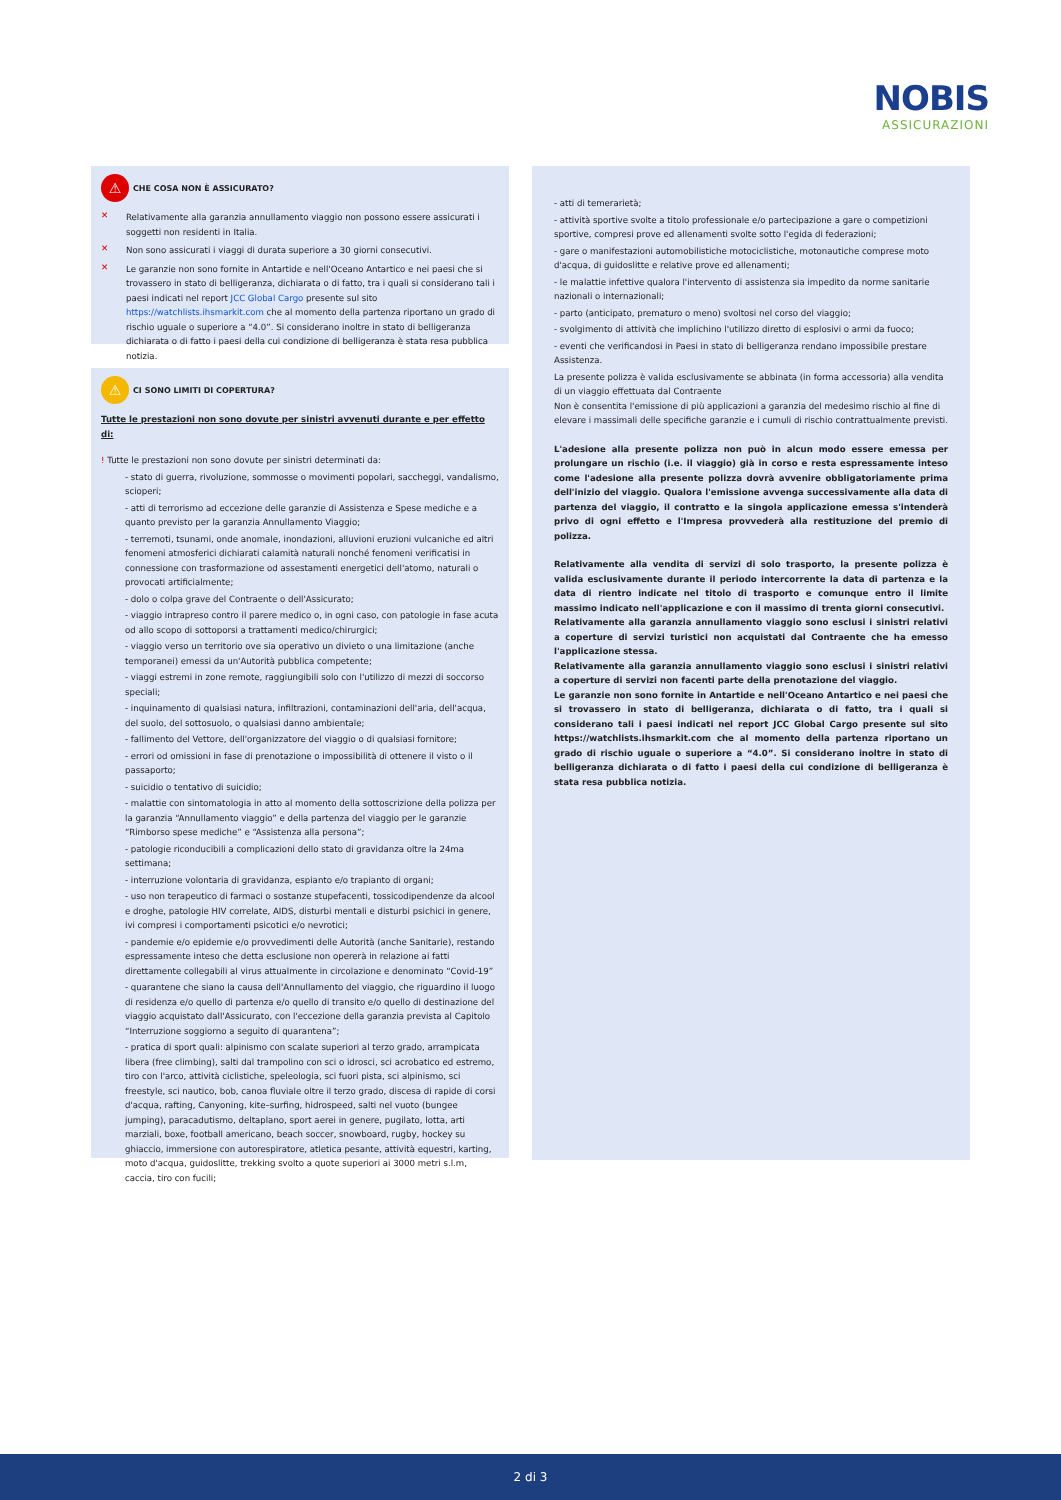NOBIS
ASSICURAZIONI
⚠ CHE COSA NON È ASSICURATO?
✕
Relativamente alla garanzia annullamento viaggio non possono essere assicurati i soggetti non residenti in Italia.
✕
Non sono assicurati i viaggi di durata superiore a 30 giorni consecutivi.
✕
Le garanzie non sono fornite in Antartide e nell'Oceano Antartico e nei paesi che si trovassero in stato di belligeranza, dichiarata o di fatto, tra i quali si considerano tali i paesi indicati nel report JCC Global Cargo presente sul sito https://watchlists.ihsmarkit.com che al momento della partenza riportano un grado di rischio uguale o superiore a “4.0”. Si considerano inoltre in stato di belligeranza dichiarata o di fatto i paesi della cui condizione di belligeranza è stata resa pubblica notizia.
⚠ CI SONO LIMITI DI COPERTURA?
Tutte le prestazioni non sono dovute per sinistri avvenuti durante e per effetto di:
! Tutte le prestazioni non sono dovute per sinistri determinati da:
- stato di guerra, rivoluzione, sommosse o movimenti popolari, saccheggi, vandalismo, scioperi;
- atti di terrorismo ad eccezione delle garanzie di Assistenza e Spese mediche e a quanto previsto per la garanzia Annullamento Viaggio;
- terremoti, tsunami, onde anomale, inondazioni, alluvioni eruzioni vulcaniche ed altri fenomeni atmosferici dichiarati calamità naturali nonché fenomeni verificatisi in connessione con trasformazione od assestamenti energetici dell'atomo, naturali o provocati artificialmente;
- dolo o colpa grave del Contraente o dell'Assicurato;
- viaggio intrapreso contro il parere medico o, in ogni caso, con patologie in fase acuta od allo scopo di sottoporsi a trattamenti medico/chirurgici;
- viaggio verso un territorio ove sia operativo un divieto o una limitazione (anche temporanei) emessi da un'Autorità pubblica competente;
- viaggi estremi in zone remote, raggiungibili solo con l'utilizzo di mezzi di soccorso speciali;
- inquinamento di qualsiasi natura, infiltrazioni, contaminazioni dell'aria, dell'acqua, del suolo, del sottosuolo, o qualsiasi danno ambientale;
- fallimento del Vettore, dell'organizzatore del viaggio o di qualsiasi fornitore;
- errori od omissioni in fase di prenotazione o impossibilità di ottenere il visto o il passaporto;
- suicidio o tentativo di suicidio;
- malattie con sintomatologia in atto al momento della sottoscrizione della polizza per la garanzia “Annullamento viaggio” e della partenza del viaggio per le garanzie “Rimborso spese mediche” e “Assistenza alla persona”;
- patologie riconducibili a complicazioni dello stato di gravidanza oltre la 24ma settimana;
- interruzione volontaria di gravidanza, espianto e/o trapianto di organi;
- uso non terapeutico di farmaci o sostanze stupefacenti, tossicodipendenze da alcool e droghe, patologie HIV correlate, AIDS, disturbi mentali e disturbi psichici in genere, ivi compresi i comportamenti psicotici e/o nevrotici;
- pandemie e/o epidemie e/o provvedimenti delle Autorità (anche Sanitarie), restando espressamente inteso che detta esclusione non opererà in relazione ai fatti direttamente collegabili al virus attualmente in circolazione e denominato “Covid-19”
- quarantene che siano la causa dell'Annullamento del viaggio, che riguardino il luogo di residenza e/o quello di partenza e/o quello di transito e/o quello di destinazione del viaggio acquistato dall'Assicurato, con l'eccezione della garanzia prevista al Capitolo “Interruzione soggiorno a seguito di quarantena”;
- pratica di sport quali: alpinismo con scalate superiori al terzo grado, arrampicata libera (free climbing), salti dal trampolino con sci o idrosci, sci acrobatico ed estremo, tiro con l'arco, attività ciclistiche, speleologia, sci fuori pista, sci alpinismo, sci freestyle, sci nautico, bob, canoa fluviale oltre il terzo grado, discesa di rapide di corsi d'acqua, rafting, Canyoning, kite–surfing, hidrospeed, salti nel vuoto (bungee jumping), paracadutismo, deltaplano, sport aerei in genere, pugilato, lotta, arti marziali, boxe, football americano, beach soccer, snowboard, rugby, hockey su ghiaccio, immersione con autorespiratore, atletica pesante, attività equestri, karting, moto d'acqua, guidoslitte, trekking svolto a quote superiori ai 3000 metri s.l.m, caccia, tiro con fucili;
- atti di temerarietà;
- attività sportive svolte a titolo professionale e/o partecipazione a gare o competizioni sportive, compresi prove ed allenamenti svolte sotto l'egida di federazioni;
- gare o manifestazioni automobilistiche motociclistiche, motonautiche comprese moto d'acqua, di guidoslitte e relative prove ed allenamenti;
- le malattie infettive qualora l'intervento di assistenza sia impedito da norme sanitarie nazionali o internazionali;
- parto (anticipato, prematuro o meno) svoltosi nel corso del viaggio;
- svolgimento di attività che implichino l'utilizzo diretto di esplosivi o armi da fuoco;
- eventi che verificandosi in Paesi in stato di belligeranza rendano impossibile prestare Assistenza.
La presente polizza è valida esclusivamente se abbinata (in forma accessoria) alla vendita di un viaggio effettuata dal Contraente
Non è consentita l'emissione di più applicazioni a garanzia del medesimo rischio al fine di elevare i massimali delle specifiche garanzie e i cumuli di rischio contrattualmente previsti.
L'adesione alla presente polizza non può in alcun modo essere emessa per prolungare un rischio (i.e. il viaggio) già in corso e resta espressamente inteso come l'adesione alla presente polizza dovrà avvenire obbligatoriamente prima dell'inizio del viaggio. Qualora l'emissione avvenga successivamente alla data di partenza del viaggio, il contratto e la singola applicazione emessa s'intenderà privo di ogni effetto e l'Impresa provvederà alla restituzione del premio di polizza.
Relativamente alla vendita di servizi di solo trasporto, la presente polizza è valida esclusivamente durante il periodo intercorrente la data di partenza e la data di rientro indicate nel titolo di trasporto e comunque entro il limite massimo indicato nell'applicazione e con il massimo di trenta giorni consecutivi.
Relativamente alla garanzia annullamento viaggio sono esclusi i sinistri relativi a coperture di servizi turistici non acquistati dal Contraente che ha emesso l'applicazione stessa.
Relativamente alla garanzia annullamento viaggio sono esclusi i sinistri relativi a coperture di servizi non facenti parte della prenotazione del viaggio.
Le garanzie non sono fornite in Antartide e nell'Oceano Antartico e nei paesi che si trovassero in stato di belligeranza, dichiarata o di fatto, tra i quali si considerano tali i paesi indicati nel report JCC Global Cargo presente sul sito https://watchlists.ihsmarkit.com che al momento della partenza riportano un grado di rischio uguale o superiore a “4.0”. Si considerano inoltre in stato di belligeranza dichiarata o di fatto i paesi della cui condizione di belligeranza è stata resa pubblica notizia.
2 di 3